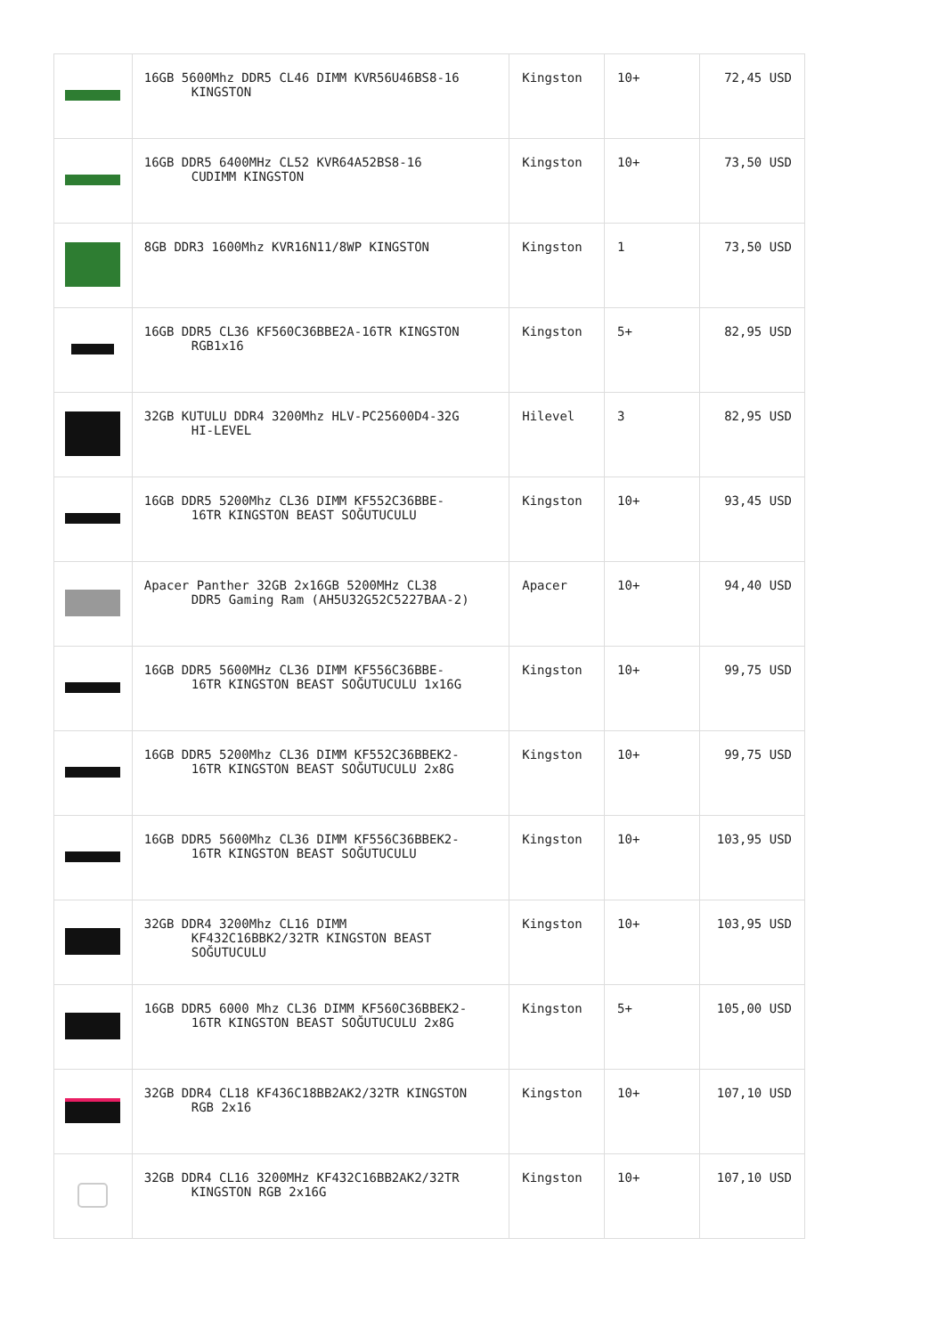| | 16GB 5600Mhz DDR5 CL46 DIMM KVR56U46BS8-16 KINGSTON | Kingston | 10+ | 72,45 USD |
| | 16GB DDR5 6400MHz CL52 KVR64A52BS8-16 CUDIMM KINGSTON | Kingston | 10+ | 73,50 USD |
| | 8GB DDR3 1600Mhz KVR16N11/8WP KINGSTON | Kingston | 1 | 73,50 USD |
| | 16GB DDR5 CL36 KF560C36BBE2A-16TR KINGSTON RGB1x16 | Kingston | 5+ | 82,95 USD |
| | 32GB KUTULU DDR4 3200Mhz HLV-PC25600D4-32G HI-LEVEL | Hilevel | 3 | 82,95 USD |
| | 16GB DDR5 5200Mhz CL36 DIMM KF552C36BBE- 16TR KINGSTON BEAST SOĞUTUCULU | Kingston | 10+ | 93,45 USD |
| | Apacer Panther 32GB 2x16GB 5200MHz CL38 DDR5 Gaming Ram (AH5U32G52C5227BAA-2) | Apacer | 10+ | 94,40 USD |
| | 16GB DDR5 5600MHz CL36 DIMM KF556C36BBE- 16TR KINGSTON BEAST SOĞUTUCULU 1x16G | Kingston | 10+ | 99,75 USD |
| | 16GB DDR5 5200Mhz CL36 DIMM KF552C36BBEK2- 16TR KINGSTON BEAST SOĞUTUCULU 2x8G | Kingston | 10+ | 99,75 USD |
| | 16GB DDR5 5600Mhz CL36 DIMM KF556C36BBEK2- 16TR KINGSTON BEAST SOĞUTUCULU | Kingston | 10+ | 103,95 USD |
| | 32GB DDR4 3200Mhz CL16 DIMM KF432C16BBK2/32TR KINGSTON BEAST SOĞUTUCULU | Kingston | 10+ | 103,95 USD |
| | 16GB DDR5 6000 Mhz CL36 DIMM KF560C36BBEK2- 16TR KINGSTON BEAST SOĞUTUCULU 2x8G | Kingston | 5+ | 105,00 USD |
| | 32GB DDR4 CL18 KF436C18BB2AK2/32TR KINGSTON RGB 2x16 | Kingston | 10+ | 107,10 USD |
| | 32GB DDR4 CL16 3200MHz KF432C16BB2AK2/32TR KINGSTON RGB 2x16G | Kingston | 10+ | 107,10 USD |